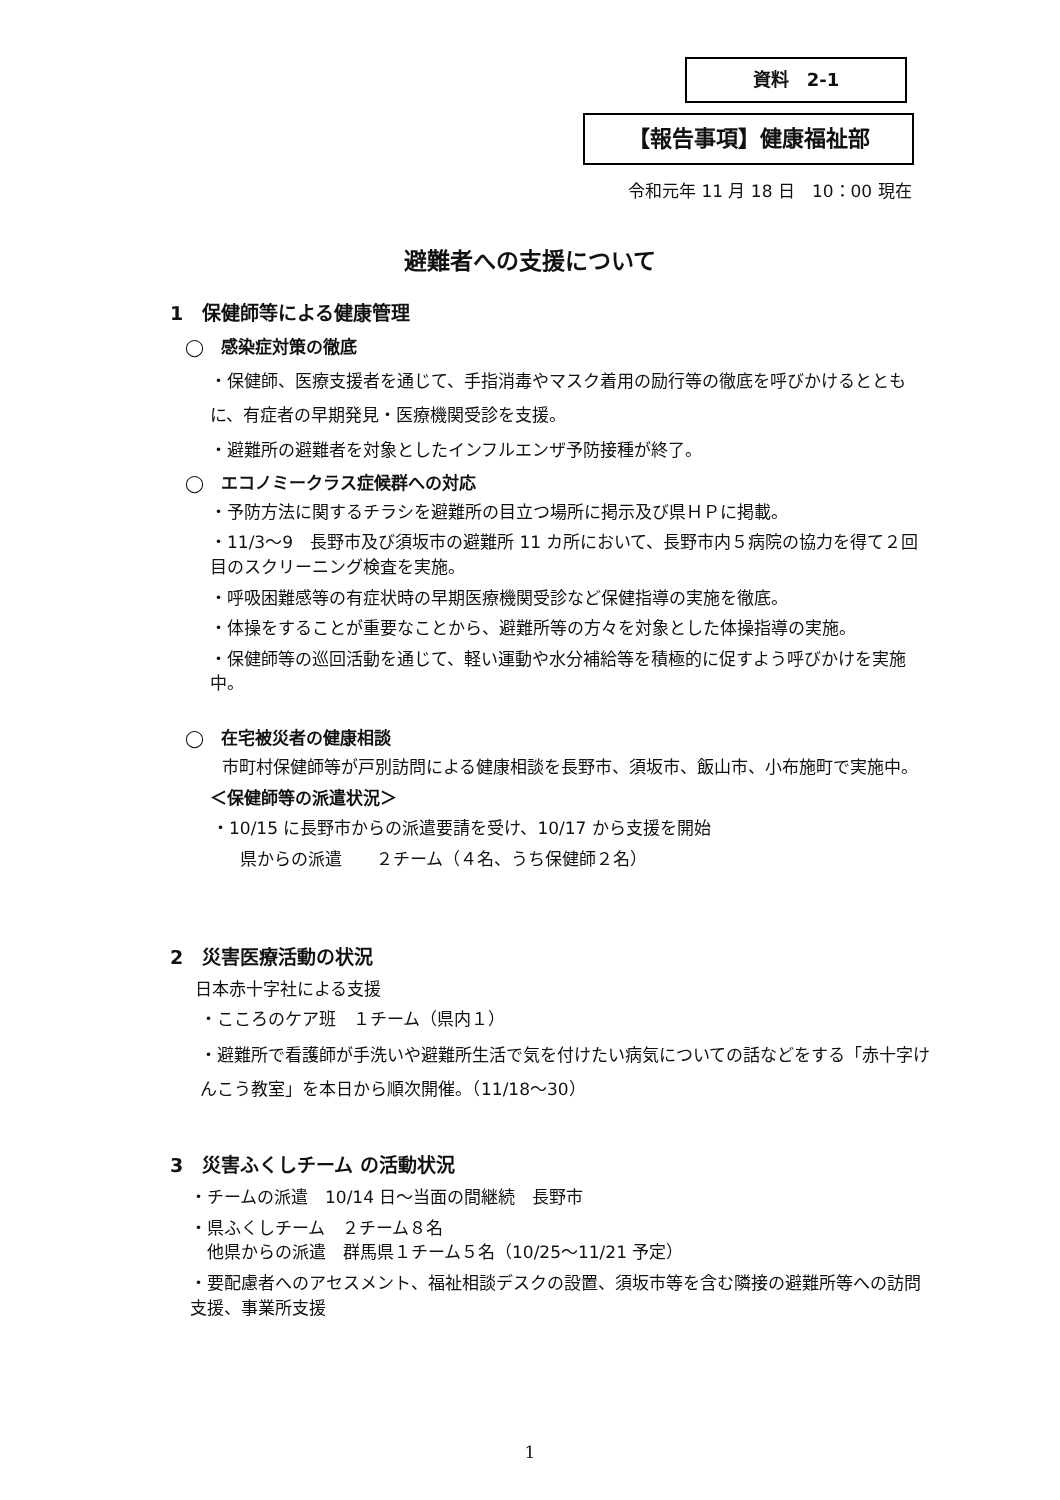資料　2-1
【報告事項】健康福祉部
令和元年 11 月 18 日　10：00 現在
避難者への支援について
1　保健師等による健康管理
◯　感染症対策の徹底
・保健師、医療支援者を通じて、手指消毒やマスク着用の励行等の徹底を呼びかけるとともに、有症者の早期発見・医療機関受診を支援。
・避難所の避難者を対象としたインフルエンザ予防接種が終了。
◯　エコノミークラス症候群への対応
・予防方法に関するチラシを避難所の目立つ場所に掲示及び県ＨＰに掲載。
・11/3～9　長野市及び須坂市の避難所 11 カ所において、長野市内５病院の協力を得て２回目のスクリーニング検査を実施。
・呼吸困難感等の有症状時の早期医療機関受診など保健指導の実施を徹底。
・体操をすることが重要なことから、避難所等の方々を対象とした体操指導の実施。
・保健師等の巡回活動を通じて、軽い運動や水分補給等を積極的に促すよう呼びかけを実施中。
◯　在宅被災者の健康相談
市町村保健師等が戸別訪問による健康相談を長野市、須坂市、飯山市、小布施町で実施中。
＜保健師等の派遣状況＞
・10/15 に長野市からの派遣要請を受け、10/17 から支援を開始
県からの派遣　　２チーム（４名、うち保健師２名）
2　災害医療活動の状況
日本赤十字社による支援
・こころのケア班　１チーム（県内１）
・避難所で看護師が手洗いや避難所生活で気を付けたい病気についての話などをする「赤十字けんこう教室」を本日から順次開催。（11/18～30）
3　災害ふくしチーム の活動状況
・チームの派遣　10/14 日～当面の間継続　長野市
・県ふくしチーム　２チーム８名
　他県からの派遣　群馬県１チーム５名（10/25～11/21 予定）
・要配慮者へのアセスメント、福祉相談デスクの設置、須坂市等を含む隣接の避難所等への訪問支援、事業所支援
1